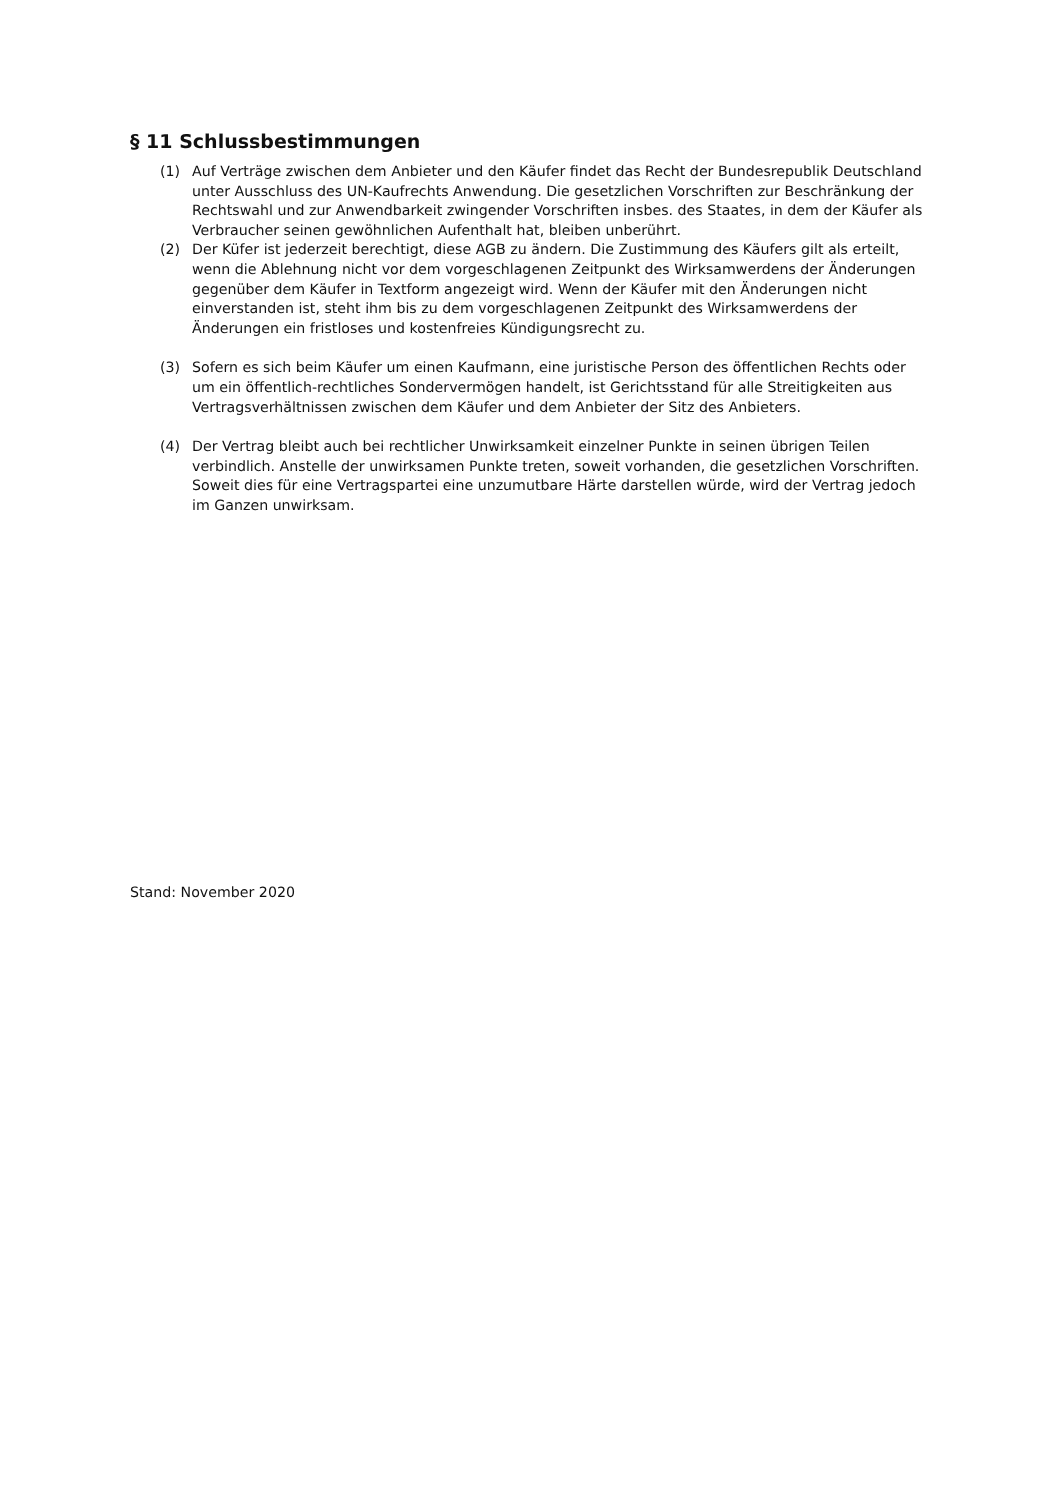§ 11 Schlussbestimmungen
(1) Auf Verträge zwischen dem Anbieter und den Käufer findet das Recht der Bundesrepublik Deutschland unter Ausschluss des UN-Kaufrechts Anwendung. Die gesetzlichen Vorschriften zur Beschränkung der Rechtswahl und zur Anwendbarkeit zwingender Vorschriften insbes. des Staates, in dem der Käufer als Verbraucher seinen gewöhnlichen Aufenthalt hat, bleiben unberührt.
(2) Der Küfer ist jederzeit berechtigt, diese AGB zu ändern. Die Zustimmung des Käufers gilt als erteilt, wenn die Ablehnung nicht vor dem vorgeschlagenen Zeitpunkt des Wirksamwerdens der Änderungen gegenüber dem Käufer in Textform angezeigt wird. Wenn der Käufer mit den Änderungen nicht einverstanden ist, steht ihm bis zu dem vorgeschlagenen Zeitpunkt des Wirksamwerdens der Änderungen ein fristloses und kostenfreies Kündigungsrecht zu.
(3) Sofern es sich beim Käufer um einen Kaufmann, eine juristische Person des öffentlichen Rechts oder um ein öffentlich-rechtliches Sondervermögen handelt, ist Gerichtsstand für alle Streitigkeiten aus Vertragsverhältnissen zwischen dem Käufer und dem Anbieter der Sitz des Anbieters.
(4) Der Vertrag bleibt auch bei rechtlicher Unwirksamkeit einzelner Punkte in seinen übrigen Teilen verbindlich. Anstelle der unwirksamen Punkte treten, soweit vorhanden, die gesetzlichen Vorschriften. Soweit dies für eine Vertragspartei eine unzumutbare Härte darstellen würde, wird der Vertrag jedoch im Ganzen unwirksam.
Stand: November 2020